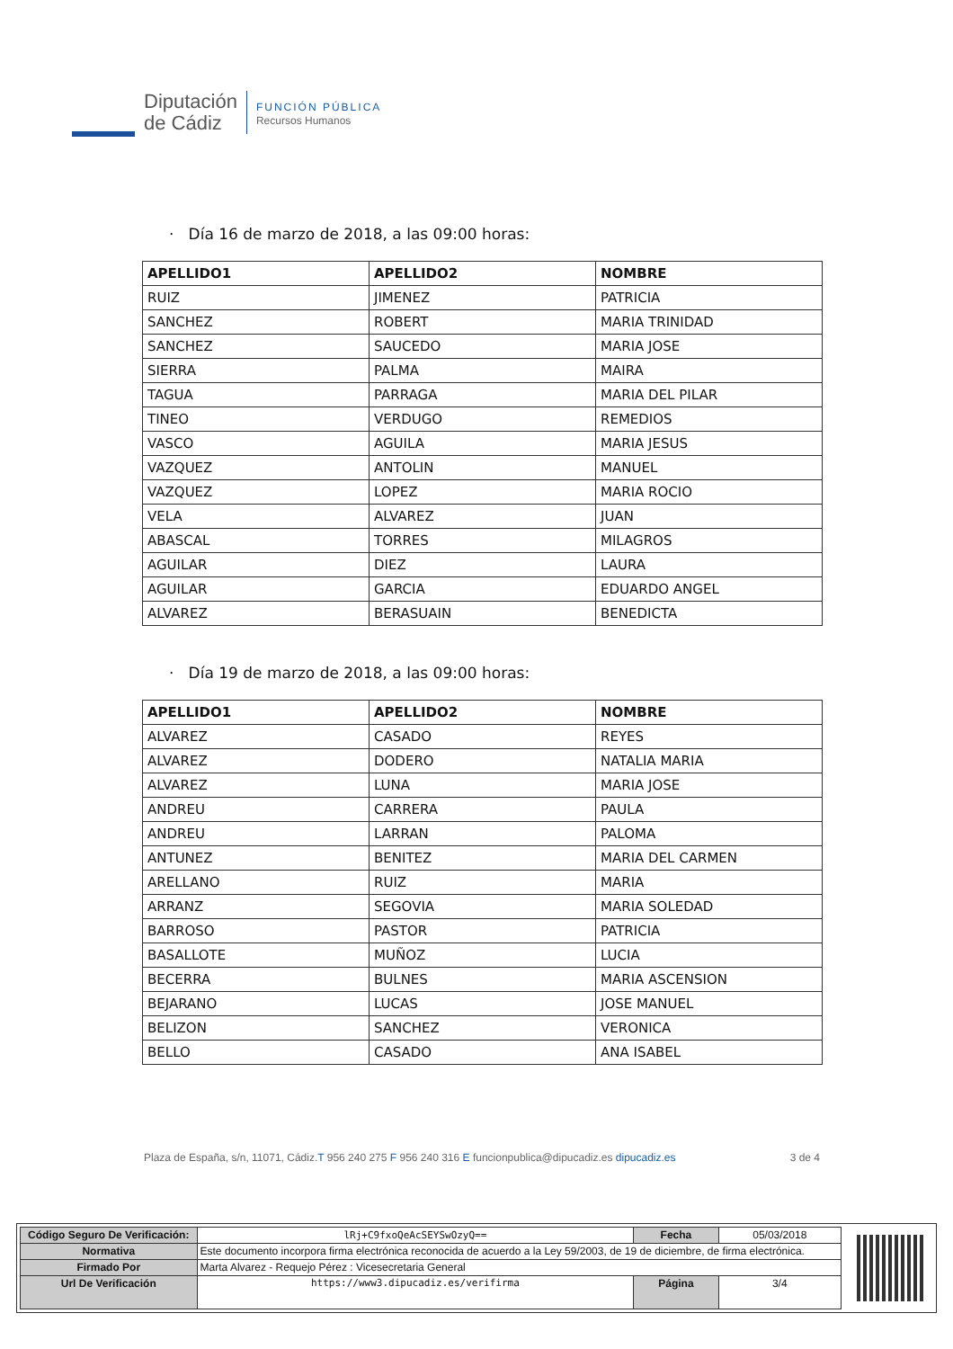Diputación
de Cádiz
FUNCIÓN PÚBLICA
Recursos Humanos
· Día 16 de marzo de 2018, a las 09:00 horas:
| APELLIDO1 | APELLIDO2 | NOMBRE |
| --- | --- | --- |
| RUIZ | JIMENEZ | PATRICIA |
| SANCHEZ | ROBERT | MARIA TRINIDAD |
| SANCHEZ | SAUCEDO | MARIA JOSE |
| SIERRA | PALMA | MAIRA |
| TAGUA | PARRAGA | MARIA DEL PILAR |
| TINEO | VERDUGO | REMEDIOS |
| VASCO | AGUILA | MARIA JESUS |
| VAZQUEZ | ANTOLIN | MANUEL |
| VAZQUEZ | LOPEZ | MARIA ROCIO |
| VELA | ALVAREZ | JUAN |
| ABASCAL | TORRES | MILAGROS |
| AGUILAR | DIEZ | LAURA |
| AGUILAR | GARCIA | EDUARDO ANGEL |
| ALVAREZ | BERASUAIN | BENEDICTA |
· Día 19 de marzo de 2018, a las 09:00 horas:
| APELLIDO1 | APELLIDO2 | NOMBRE |
| --- | --- | --- |
| ALVAREZ | CASADO | REYES |
| ALVAREZ | DODERO | NATALIA MARIA |
| ALVAREZ | LUNA | MARIA JOSE |
| ANDREU | CARRERA | PAULA |
| ANDREU | LARRAN | PALOMA |
| ANTUNEZ | BENITEZ | MARIA DEL CARMEN |
| ARELLANO | RUIZ | MARIA |
| ARRANZ | SEGOVIA | MARIA SOLEDAD |
| BARROSO | PASTOR | PATRICIA |
| BASALLOTE | MUÑOZ | LUCIA |
| BECERRA | BULNES | MARIA ASCENSION |
| BEJARANO | LUCAS | JOSE MANUEL |
| BELIZON | SANCHEZ | VERONICA |
| BELLO | CASADO | ANA ISABEL |
Plaza de España, s/n, 11071, Cádiz.T 956 240 275 F 956 240 316 E funcionpublica@dipucadiz.es dipucadiz.es
3 de 4
| Código Seguro De Verificación: | lRj+C9fxoQeAcSEYSwOzyQ== | Fecha | 05/03/2018 |
| Normativa | Este documento incorpora firma electrónica reconocida de acuerdo a la Ley 59/2003, de 19 de diciembre, de firma electrónica. | | |
| Firmado Por | Marta Alvarez - Requejo Pérez : Vicesecretaria General | | |
| Url De Verificación | https://www3.dipucadiz.es/verifirma | Página | 3/4 |